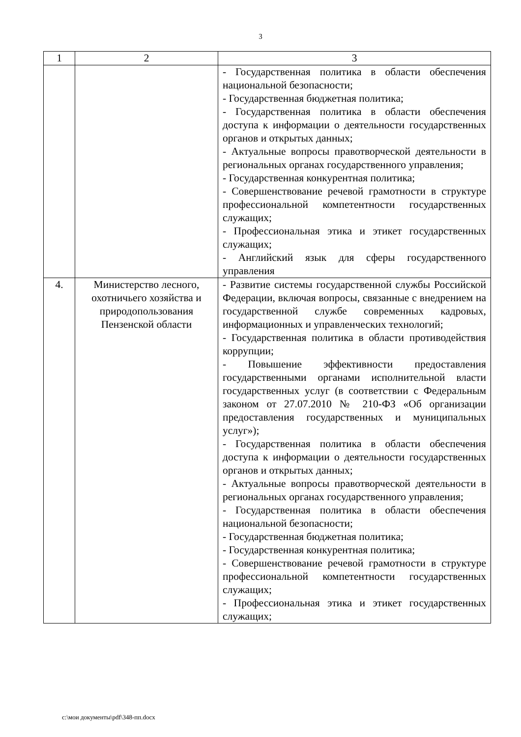3
| 1 | 2 | 3 |
| --- | --- | --- |
| | | - Государственная политика в области обеспечения национальной безопасности; - Государственная бюджетная политика; - Государственная политика в области обеспечения доступа к информации о деятельности государственных органов и открытых данных; - Актуальные вопросы правотворческой деятельности в региональных органах государственного управления; - Государственная конкурентная политика; - Совершенствование речевой грамотности в структуре профессиональной компетентности государственных служащих; - Профессиональная этика и этикет государственных служащих; - Английский язык для сферы государственного управления |
| 4. | Министерство лесного, охотничьего хозяйства и природопользования Пензенской области | - Развитие системы государственной службы Российской Федерации, включая вопросы, связанные с внедрением на государственной службе современных кадровых, информационных и управленческих технологий; - Государственная политика в области противодействия коррупции; - Повышение эффективности предоставления государственными органами исполнительной власти государственных услуг (в соответствии с Федеральным законом от 27.07.2010 № 210-ФЗ «Об организации предоставления государственных и муниципальных услуг»); - Государственная политика в области обеспечения доступа к информации о деятельности государственных органов и открытых данных; - Актуальные вопросы правотворческой деятельности в региональных органах государственного управления; - Государственная политика в области обеспечения национальной безопасности; - Государственная бюджетная политика; - Государственная конкурентная политика; - Совершенствование речевой грамотности в структуре профессиональной компетентности государственных служащих; - Профессиональная этика и этикет государственных служащих; |
c:\мои документы\pdf\348-пп.docx